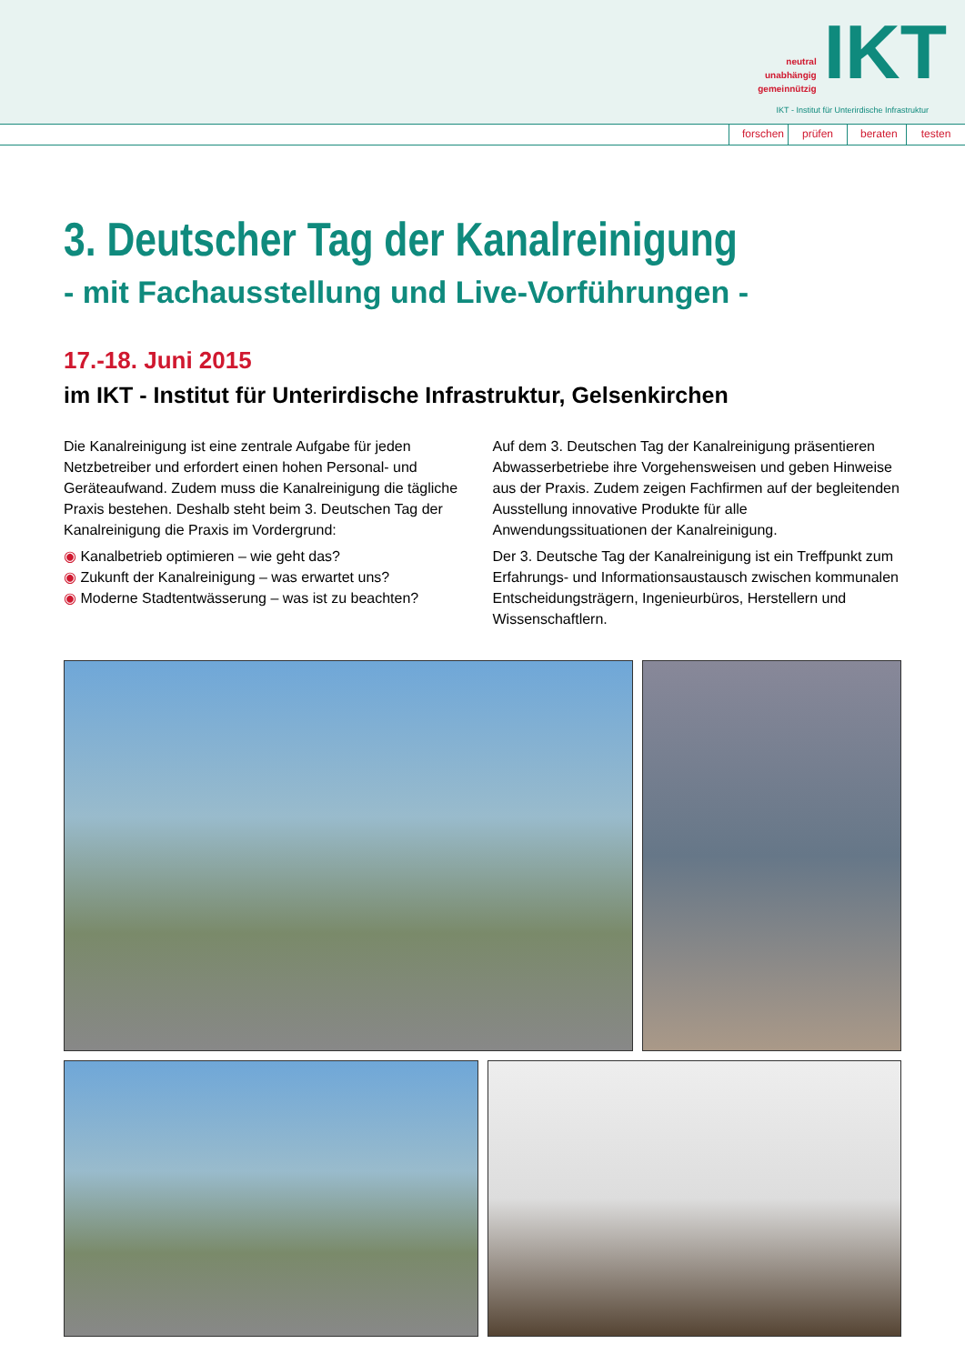neutral
unabhängig
gemeinnützig
IKT
IKT - Institut für Unterirdische Infrastruktur
forschen prüfen beraten testen
3. Deutscher Tag der Kanalreinigung
- mit Fachausstellung und Live-Vorführungen -
17.-18. Juni 2015
im IKT - Institut für Unterirdische Infrastruktur, Gelsenkirchen
Die Kanalreinigung ist eine zentrale Aufgabe für jeden Netzbetreiber und erfordert einen hohen Personal- und Geräteaufwand. Zudem muss die Kanalreinigung die tägliche Praxis bestehen. Deshalb steht beim 3. Deutschen Tag der Kanalreinigung die Praxis im Vordergrund:
◉ Kanalbetrieb optimieren – wie geht das?
◉ Zukunft der Kanalreinigung – was erwartet uns?
◉ Moderne Stadtentwässerung – was ist zu beachten?
Auf dem 3. Deutschen Tag der Kanalreinigung präsentieren Abwasserbetriebe ihre Vorgehensweisen und geben Hinweise aus der Praxis. Zudem zeigen Fachfirmen auf der begleitenden Ausstellung innovative Produkte für alle Anwendungssituationen der Kanalreinigung.
Der 3. Deutsche Tag der Kanalreinigung ist ein Treffpunkt zum Erfahrungs- und Informationsaustausch zwischen kommunalen Entscheidungsträgern, Ingenieurbüros, Herstellern und Wissenschaftlern.